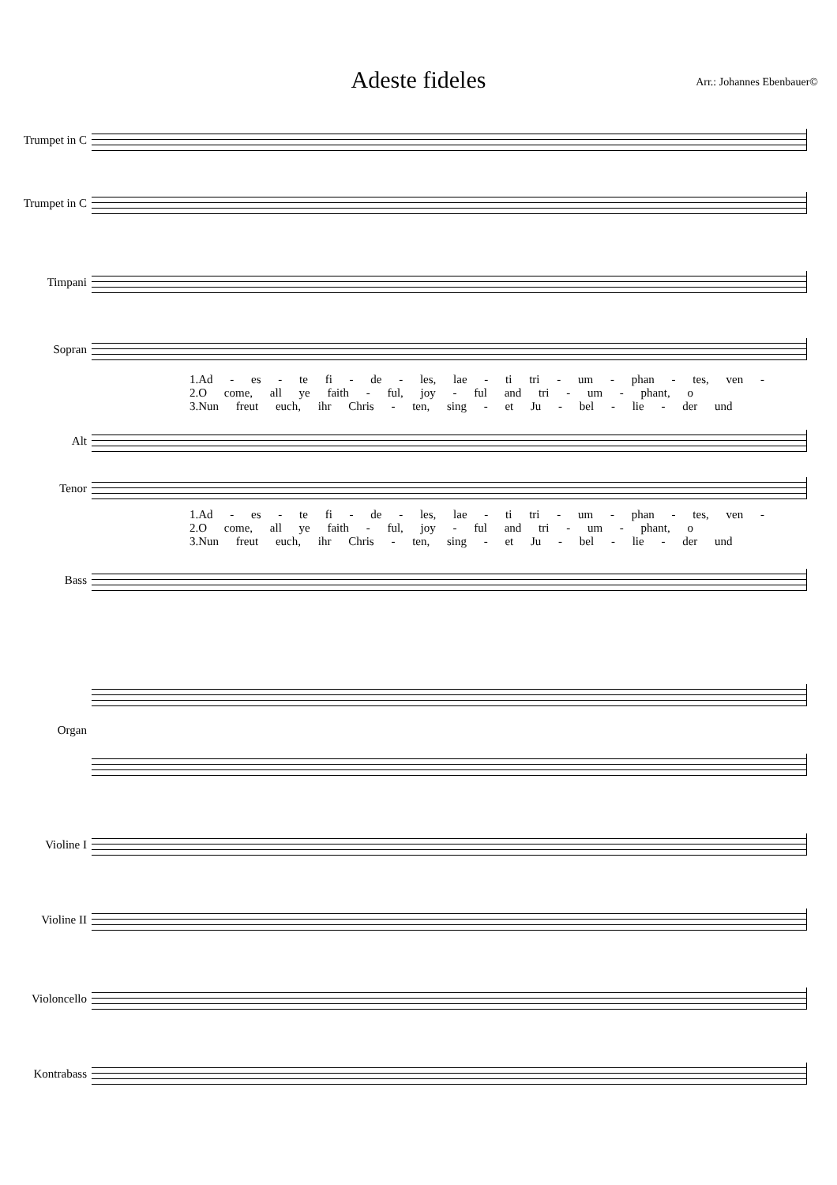Adeste fideles
Arr.: Johannes Ebenbauer©
Trumpet in C
Trumpet in C
Timpani
Sopran
1.Ad - es - te fi - de - les, lae - ti tri - um - phan - tes, ven -
2.O come, all ye faith - ful, joy - ful and tri - um - phant, o
3.Nun freut euch, ihr Chris - ten, sing - et Ju - bel - lie - der und
Alt
Tenor
1.Ad - es - te fi - de - les, lae - ti tri - um - phan - tes, ven -
2.O come, all ye faith - ful, joy - ful and tri - um - phant, o
3.Nun freut euch, ihr Chris - ten, sing - et Ju - bel - lie - der und
Bass
Organ
Violine I
Violine II
Violoncello
Kontrabass